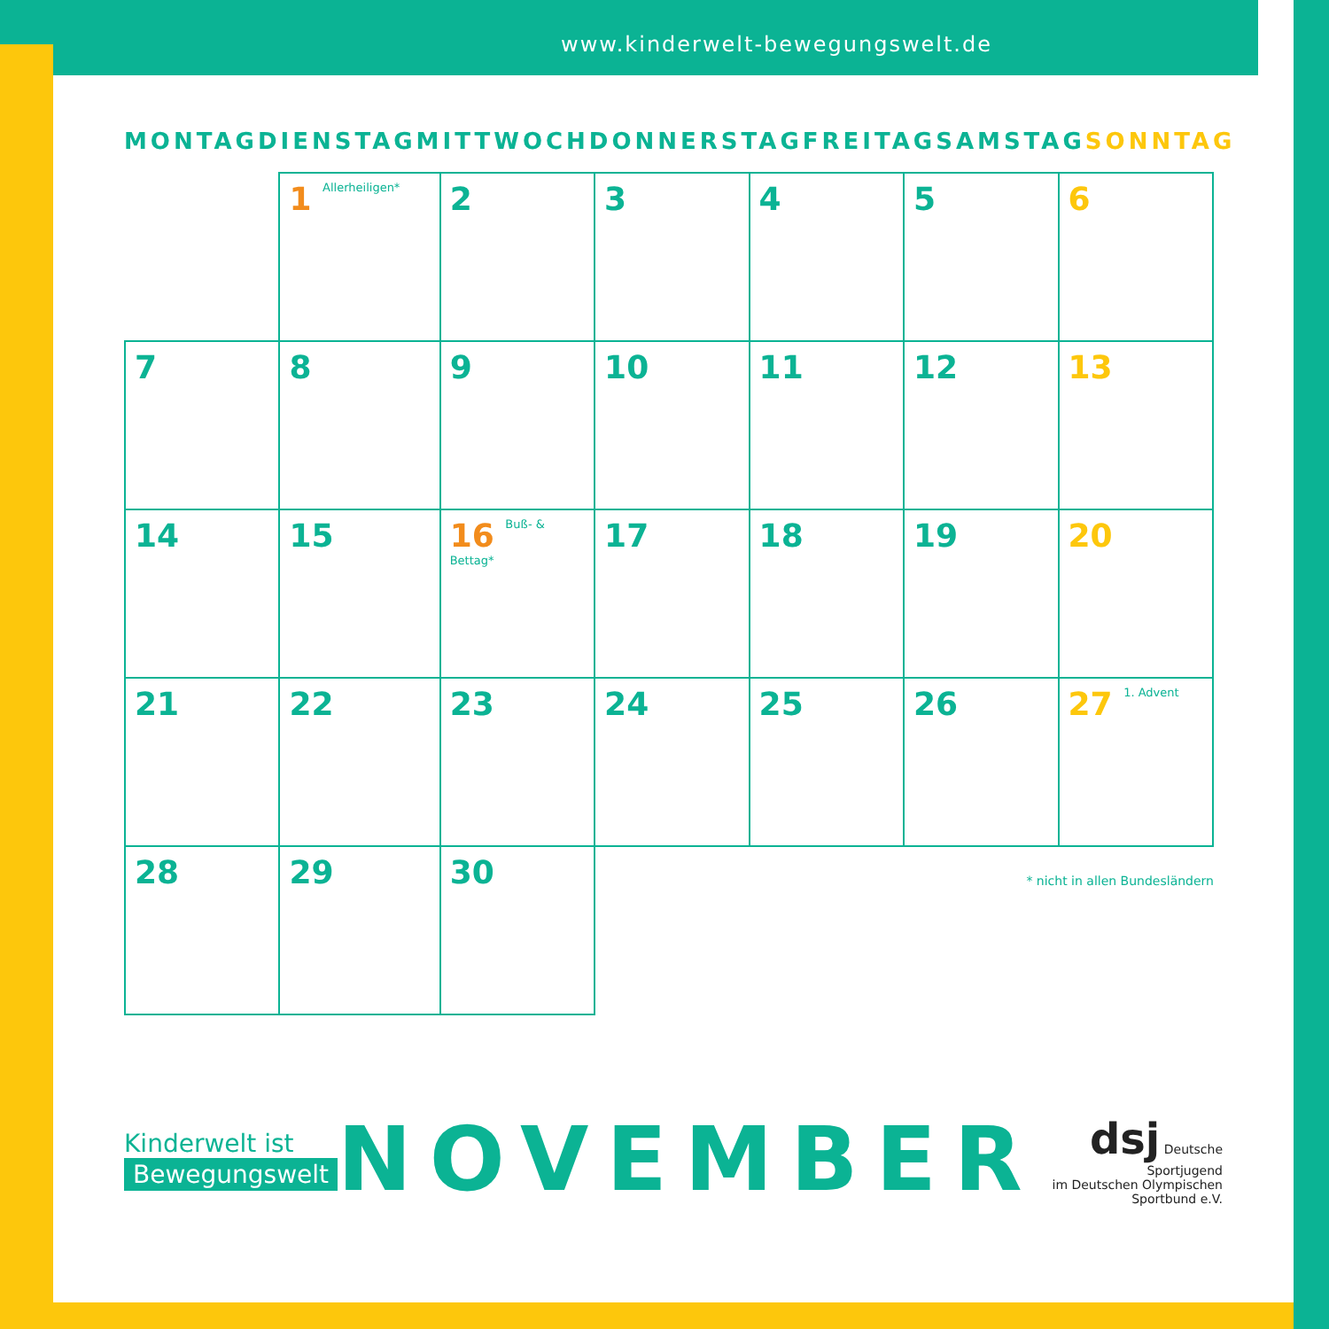www.kinderwelt-bewegungswelt.de
MONTAG DIENSTAG MITTWOCH DONNERSTAG FREITAG SAMSTAG SONNTAG
| | 1 Allerheiligen* | 2 | 3 | 4 | 5 | 6 |
| 7 | 8 | 9 | 10 | 11 | 12 | 13 |
| 14 | 15 | 16 Buß- & Bettag* | 17 | 18 | 19 | 20 |
| 21 | 22 | 23 | 24 | 25 | 26 | 27 1. Advent |
| 28 | 29 | 30 | | | | |
* nicht in allen Bundesländern
Kinderwelt ist
Bewegungswelt
NOVEMBER
dsj Deutsche Sportjugend
im Deutschen Olympischen Sportbund e.V.